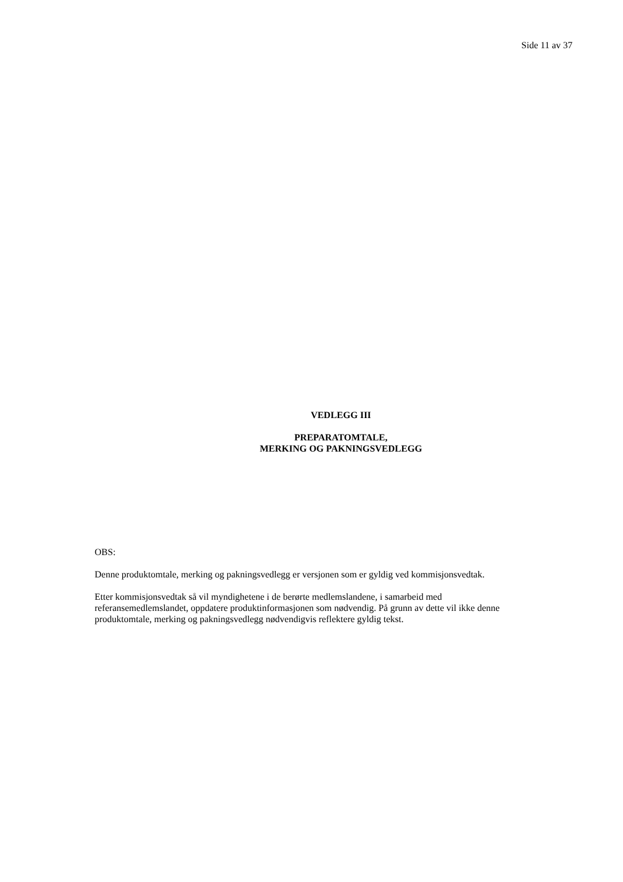Side 11 av 37
VEDLEGG III
PREPARATOMTALE,
MERKING OG PAKNINGSVEDLEGG
OBS:
Denne produktomtale, merking og pakningsvedlegg er versjonen som er gyldig ved kommisjonsvedtak.
Etter kommisjonsvedtak så vil myndighetene i de berørte medlemslandene, i samarbeid med referansemedlemslandet, oppdatere produktinformasjonen som nødvendig. På grunn av dette vil ikke denne produktomtale, merking og pakningsvedlegg nødvendigvis reflektere gyldig tekst.